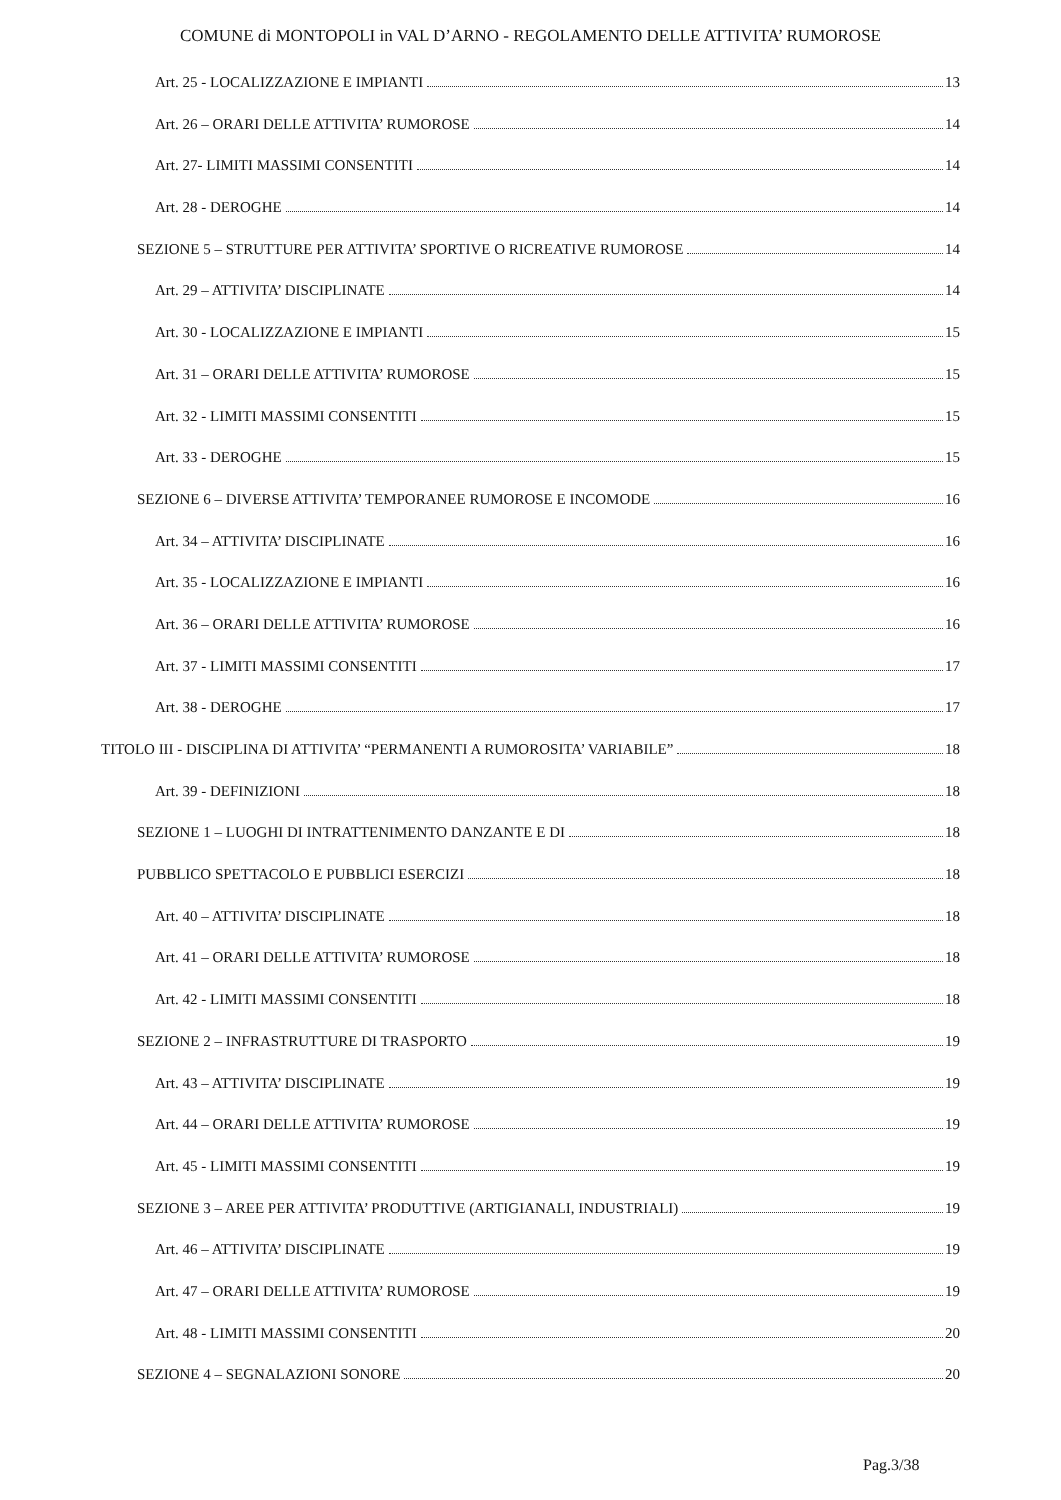COMUNE di MONTOPOLI in VAL D’ARNO - REGOLAMENTO DELLE ATTIVITA’ RUMOROSE
Art. 25 - LOCALIZZAZIONE E IMPIANTI 13
Art. 26 – ORARI DELLE ATTIVITA’ RUMOROSE 14
Art. 27- LIMITI MASSIMI CONSENTITI 14
Art. 28 - DEROGHE 14
SEZIONE 5 – STRUTTURE PER ATTIVITA’ SPORTIVE O RICREATIVE RUMOROSE 14
Art. 29 – ATTIVITA’ DISCIPLINATE 14
Art. 30 - LOCALIZZAZIONE E IMPIANTI 15
Art. 31 – ORARI DELLE ATTIVITA’ RUMOROSE 15
Art. 32 - LIMITI MASSIMI CONSENTITI 15
Art. 33 - DEROGHE 15
SEZIONE 6 – DIVERSE ATTIVITA’ TEMPORANEE RUMOROSE E INCOMODE 16
Art. 34 – ATTIVITA’ DISCIPLINATE 16
Art. 35 - LOCALIZZAZIONE E IMPIANTI 16
Art. 36 – ORARI DELLE ATTIVITA’ RUMOROSE 16
Art. 37 - LIMITI MASSIMI CONSENTITI 17
Art. 38 - DEROGHE 17
TITOLO III - DISCIPLINA DI ATTIVITA’ “PERMANENTI A RUMOROSITA’ VARIABILE” 18
Art. 39 - DEFINIZIONI 18
SEZIONE 1 – LUOGHI DI INTRATTENIMENTO DANZANTE E DI 18
PUBBLICO SPETTACOLO E PUBBLICI ESERCIZI 18
Art. 40 – ATTIVITA’ DISCIPLINATE 18
Art. 41 – ORARI DELLE ATTIVITA’ RUMOROSE 18
Art. 42 - LIMITI MASSIMI CONSENTITI 18
SEZIONE 2 – INFRASTRUTTURE DI TRASPORTO 19
Art. 43 – ATTIVITA’ DISCIPLINATE 19
Art. 44 – ORARI DELLE ATTIVITA’ RUMOROSE 19
Art. 45 - LIMITI MASSIMI CONSENTITI 19
SEZIONE 3 – AREE PER ATTIVITA’ PRODUTTIVE (ARTIGIANALI, INDUSTRIALI) 19
Art. 46 – ATTIVITA’ DISCIPLINATE 19
Art. 47 – ORARI DELLE ATTIVITA’ RUMOROSE 19
Art. 48 - LIMITI MASSIMI CONSENTITI 20
SEZIONE 4 – SEGNALAZIONI SONORE 20
Pag.3/38